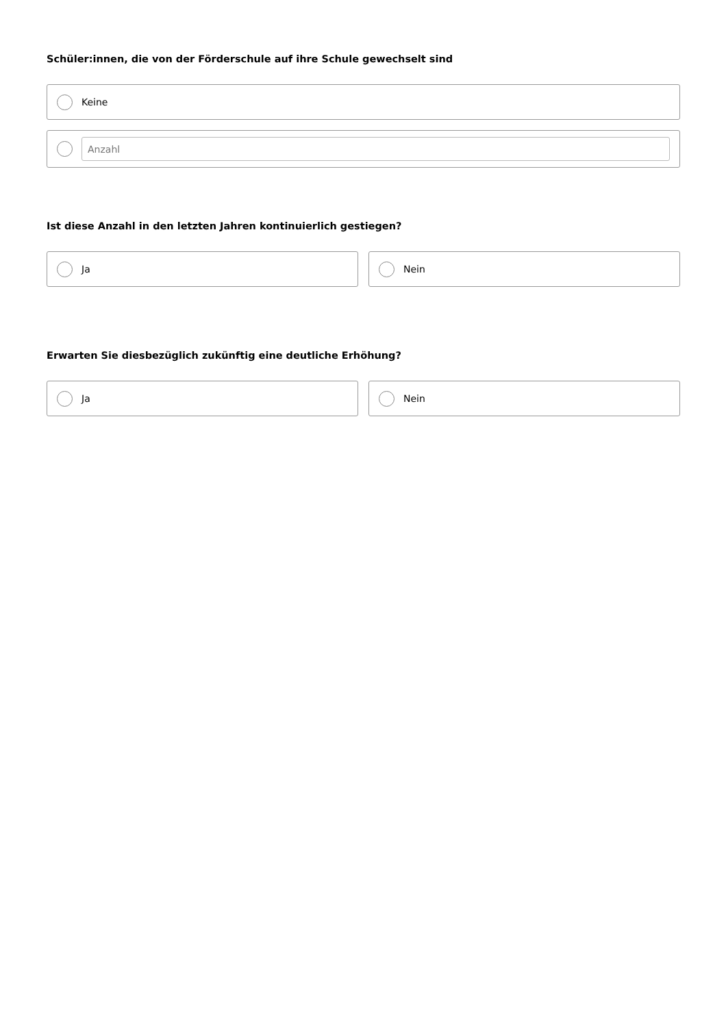Schüler:innen, die von der Förderschule auf ihre Schule gewechselt sind
Keine
Anzahl
Ist diese Anzahl in den letzten Jahren kontinuierlich gestiegen?
Ja Nein
Erwarten Sie diesbezüglich zukünftig eine deutliche Erhöhung?
Ja Nein